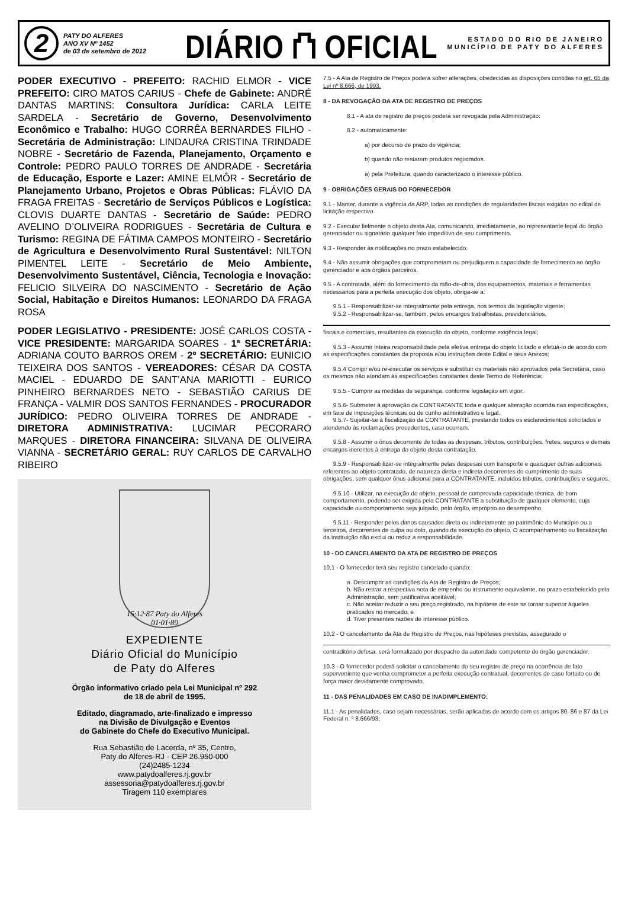2
PATY DO ALFERES
ANO XV Nº 1452
de 03 de setembro de 2012
DIÁRIO ⛫ OFICIAL
ESTADO DO RIO DE JANEIRO
MUNICÍPIO DE PATY DO ALFERES
PODER EXECUTIVO - PREFEITO: RACHID ELMOR - VICE PREFEITO: CIRO MATOS CARIUS - Chefe de Gabinete: ANDRÉ DANTAS MARTINS: Consultora Jurídica: CARLA LEITE SARDELA - Secretário de Governo, Desenvolvimento Econômico e Trabalho: HUGO CORRÊA BERNARDES FILHO - Secretária de Administração: LINDAURA CRISTINA TRINDADE NOBRE - Secretário de Fazenda, Planejamento, Orçamento e Controle: PEDRO PAULO TORRES DE ANDRADE - Secretária de Educação, Esporte e Lazer: AMINE ELMÔR - Secretário de Planejamento Urbano, Projetos e Obras Públicas: FLÁVIO DA FRAGA FREITAS - Secretário de Serviços Públicos e Logística: CLOVIS DUARTE DANTAS - Secretário de Saúde: PEDRO AVELINO D’OLIVEIRA RODRIGUES - Secretária de Cultura e Turismo: REGINA DE FÁTIMA CAMPOS MONTEIRO - Secretário de Agricultura e Desenvolvimento Rural Sustentável: NILTON PIMENTEL LEITE - Secretário de Meio Ambiente, Desenvolvimento Sustentável, Ciência, Tecnologia e Inovação: FELICIO SILVEIRA DO NASCIMENTO - Secretário de Ação Social, Habitação e Direitos Humanos: LEONARDO DA FRAGA ROSA
PODER LEGISLATIVO - PRESIDENTE: JOSÉ CARLOS COSTA - VICE PRESIDENTE: MARGARIDA SOARES - 1ª SECRETÁRIA: ADRIANA COUTO BARROS OREM - 2º SECRETÁRIO: EUNICIO TEIXEIRA DOS SANTOS - VEREADORES: CÉSAR DA COSTA MACIEL - EDUARDO DE SANT’ANA MARIOTTI - EURICO PINHEIRO BERNARDES NETO - SEBASTIÃO CARIUS DE FRANÇA - VALMIR DOS SANTOS FERNANDES - PROCURADOR JURÍDICO: PEDRO OLIVEIRA TORRES DE ANDRADE - DIRETORA ADMINISTRATIVA: LUCIMAR PECORARO MARQUES - DIRETORA FINANCEIRA: SILVANA DE OLIVEIRA VIANNA - SECRETÁRIO GERAL: RUY CARLOS DE CARVALHO RIBEIRO
15·12·87 Paty do Alferes 01·01·89
EXPEDIENTE
Diário Oficial do Município
de Paty do Alferes
Órgão informativo criado pela Lei Municipal nº 292
de 18 de abril de 1995.
Editado, diagramado, arte-finalizado e impresso
na Divisão de Divulgação e Eventos
do Gabinete do Chefe do Executivo Municipal.
Rua Sebastião de Lacerda, nº 35, Centro,
Paty do Alferes-RJ - CEP 26.950-000
(24)2485-1234
www.patydoalferes.rj.gov.br
assessoria@patydoalferes.rj.gov.br
Tiragem 110 exemplares
7.5 - A Ata de Registro de Preços poderá sofrer alterações, obedecidas as disposições contidas no art. 65 da Lei nº 8.666, de 1993.
8 - DA REVOGAÇÃO DA ATA DE REGISTRO DE PREÇOS
8.1 - A ata de registro de preços poderá ser revogada pela Administração:
8.2 - automaticamente:
a) por decurso de prazo de vigência;
b) quando não restarem produtos registrados.
a) pela Prefeitura, quando caracterizado o interesse público.
9 - OBRIGAÇÕES GERAIS DO FORNECEDOR
9.1 - Manter, durante a vigência da ARP, todas as condições de regularidades fiscais exigidas no edital de licitação respectivo.
9.2 - Executar fielmente o objeto desta Ata, comunicando, imediatamente, ao representante legal do órgão gerenciador ou signatário qualquer fato impeditivo de seu cumprimento.
9.3 - Responder às notificações no prazo estabelecido.
9.4 - Não assumir obrigações que comprometam ou prejudiquem a capacidade de fornecimento ao órgão gerenciador e aos órgãos parceiros.
9.5 - A contratada, além do fornecimento da mão-de-obra, dos equipamentos, materiais e ferramentas necessários para a perfeita execução dos objeto, obriga-se a:
9.5.1 - Responsabilizar-se integralmente pela entrega, nos termos da legislação vigente;
9.5.2 - Responsabilizar-se, também, pelos encargos trabalhistas, previdenciários,
fiscais e comerciais, resultantes da execução do objeto, conforme exigência legal;
9.5.3 - Assumir inteira responsabilidade pela efetiva entrega do objeto licitado e efetuá-lo de acordo com as especificações constantes da proposta e/ou instruções deste Edital e seus Anexos;
9.5.4 Corrigir e/ou re-executar os serviços e substituir os materiais não aprovados pela Secretaria, caso os mesmos não atendam às especificações constantes deste Termo de Referência;
9.5.5 - Cumprir as medidas de segurança, conforme legislação em vigor;
9.5.6- Submeter à aprovação da CONTRATANTE toda e qualquer alteração ocorrida nas especificações, em face de imposições técnicas ou de cunho administrativo e legal.
9.5.7- Sujeitar-se à fiscalização da CONTRATANTE, prestando todos os esclarecimentos solicitados e atendendo às reclamações procedentes, caso ocorram.
9.5.8 - Assumir o ônus decorrente de todas as despesas, tributos, contribuições, fretes, seguros e demais encargos inerentes à entrega do objeto desta contratação.
9.5.9 - Responsabilizar-se integralmente pelas despesas com transporte e quaisquer outras adicionais referentes ao objeto contratado, de natureza direta e indireta decorrentes do cumprimento de suas obrigações, sem qualquer ônus adicional para a CONTRATANTE, incluídos tributos, contribuições e seguros.
9.5.10 - Utilizar, na execução do objeto, pessoal de comprovada capacidade técnica, de bom comportamento, podendo ser exigida pela CONTRATANTE a substituição de qualquer elemento, cuja capacidade ou comportamento seja julgado, pelo órgão, impróprio ao desempenho.
9.5.11 - Responder pelos danos causados direta ou indiretamente ao patrimônio do Município ou a terceiros, decorrentes de culpa ou dolo, quando da execução do objeto. O acompanhamento ou fiscalização da instituição não exclui ou reduz a responsabilidade.
10 - DO CANCELAMENTO DA ATA DE REGISTRO DE PREÇOS
10.1 - O fornecedor terá seu registro cancelado quando:
a. Descumprir as condições da Ata de Registro de Preços;
b. Não retirar a respectiva nota de empenho ou instrumento equivalente, no prazo estabelecido pela Administração, sem justificativa aceitável;
c. Não aceitar reduzir o seu preço registrado, na hipótese de este se tornar superior àqueles praticados no mercado; e
d. Tiver presentes razões de interesse público.
10.2 - O cancelamento da Ata de Registro de Preços, nas hipóteses previstas, assegurado o
contraditório defesa, será formalizado por despacho da autoridade competente do órgão gerenciador.
10.3 - O fornecedor poderá solicitar o cancelamento do seu registro de preço na ocorrência de fato superveniente que venha comprometer a perfeita execução contratual, decorrentes de caso fortuito ou de força maior devidamente comprovado.
11 - DAS PENALIDADES EM CASO DE INADIMPLEMENTO:
11.1 - As penalidades, caso sejam necessárias, serão aplicadas de acordo com os artigos 80, 86 e 87 da Lei Federal n. º 8.666/93;